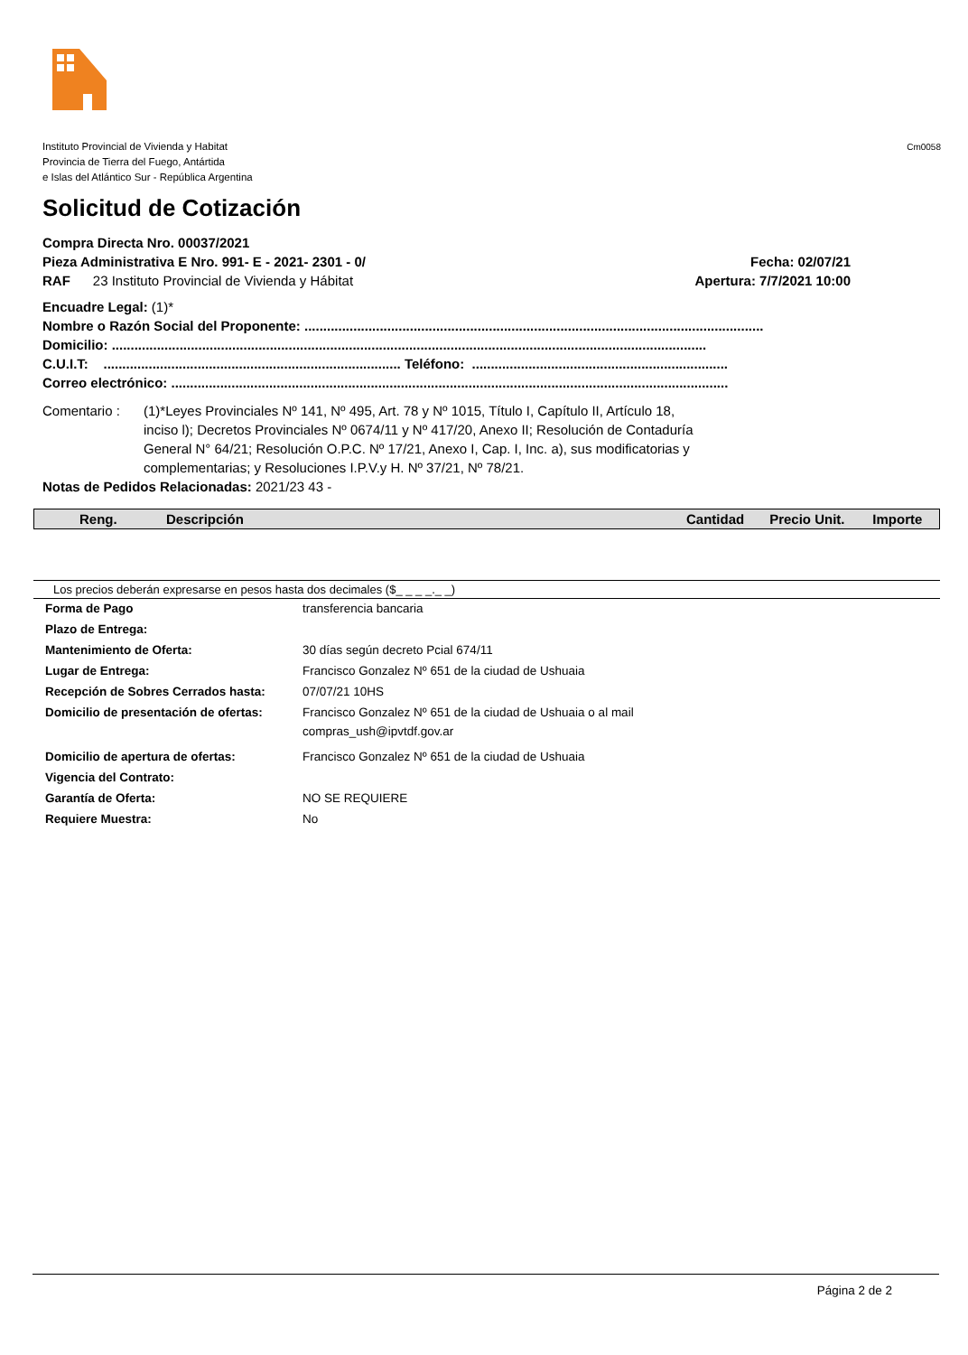Instituto Provincial de Vivienda y Habitat
Provincia de Tierra del Fuego, Antártida
e Islas del Atlántico Sur - República Argentina
Cm0058
Solicitud de Cotización
Compra Directa Nro. 00037/2021
Pieza Administrativa E Nro. 991- E - 2021- 2301 - 0/ Fecha: 02/07/21
RAF 23 Instituto Provincial de Vivienda y Hábitat Apertura: 7/7/2021 10:00
Encuadre Legal: (1)*
Nombre o Razón Social del Proponente: ..........................................................................................................................
Domicilio: ..............................................................................................................................................................
C.U.I.T: ............................................................................... Teléfono: ....................................................................
Correo electrónico: ....................................................................................................................................................
Comentario : (1)*Leyes Provinciales Nº 141, Nº 495, Art. 78 y Nº 1015, Título I, Capítulo II, Artículo 18, inciso l); Decretos Provinciales Nº 0674/11 y Nº 417/20, Anexo II; Resolución de Contaduría General N° 64/21; Resolución O.P.C. Nº 17/21, Anexo I, Cap. I, Inc. a), sus modificatorias y complementarias; y Resoluciones I.P.V.y H. Nº 37/21, Nº 78/21.
Notas de Pedidos Relacionadas: 2021/23 43 -
| Reng. | Descripción | Cantidad | Precio Unit. | Importe |
| --- | --- | --- | --- | --- |
Los precios deberán expresarse en pesos hasta dos decimales ($_ _ _ _._ _)
| Forma de Pago | transferencia bancaria |
| Plazo de Entrega: | |
| Mantenimiento de Oferta: | 30 días según decreto Pcial 674/11 |
| Lugar de Entrega: | Francisco Gonzalez Nº 651 de la ciudad de Ushuaia |
| Recepción de Sobres Cerrados hasta: | 07/07/21 10HS |
| Domicilio de presentación de ofertas: | Francisco Gonzalez Nº 651 de la ciudad de Ushuaia o al mail compras_ush@ipvtdf.gov.ar |
| Domicilio de apertura de ofertas: | Francisco Gonzalez Nº 651 de la ciudad de Ushuaia |
| Vigencia del Contrato: | |
| Garantía de Oferta: | NO SE REQUIERE |
| Requiere Muestra: | No |
Página 2 de 2